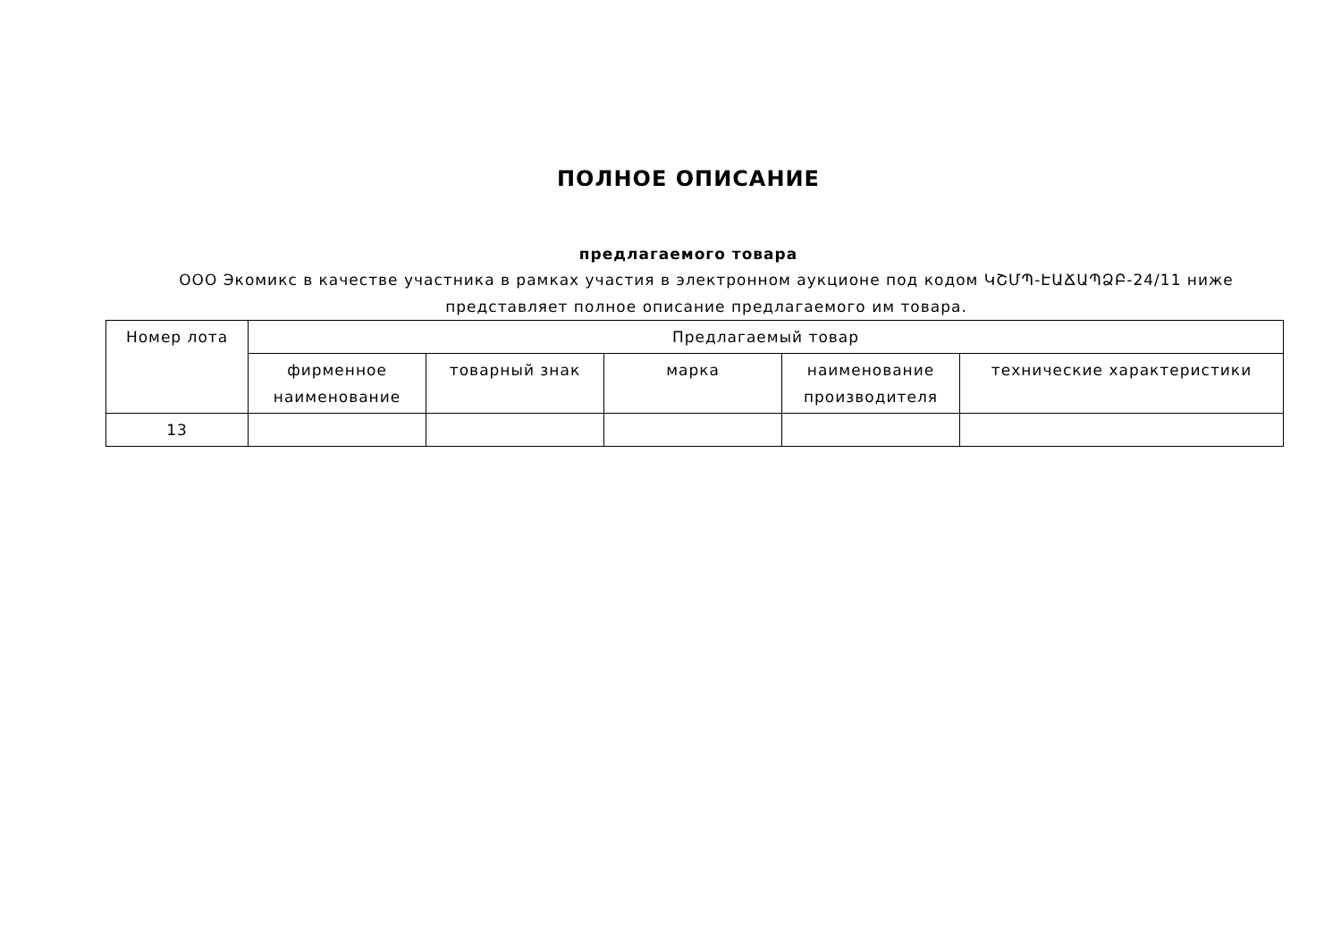ПОЛНОЕ ОПИСАНИЕ
предлагаемого товара
ООО Экомикс в качестве участника в рамках участия в электронном аукционе под кодом ԿՇՄՊ-ԷԱՃԱՊՁԲ-24/11 ниже представляет полное описание предлагаемого им товара.
| Номер лота | Предлагаемый товар | | | | |
| --- | --- | --- | --- | --- | --- |
| | фирменное наименование | товарный знак | марка | наименование производителя | технические характеристики |
| 13 | | | | | |